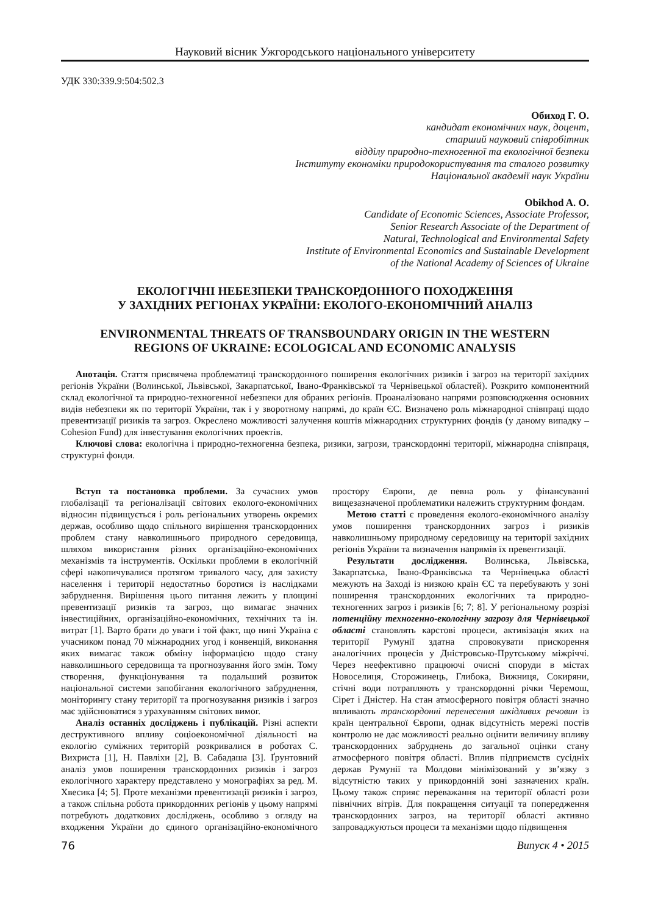Науковий вісник Ужгородського національного університету
УДК 330:339.9:504:502.3
Обиход Г. О.
кандидат економічних наук, доцент,
старший науковий співробітник
відділу природно-техногенної та екологічної безпеки
Інституту економіки природокористування та сталого розвитку
Національної академії наук України
Obikhod A. O.
Candidate of Economic Sciences, Associate Professor,
Senior Research Associate of the Department of
Natural, Technological and Environmental Safety
Institute of Environmental Economics and Sustainable Development
of the National Academy of Sciences of Ukraine
ЕКОЛОГІЧНІ НЕБЕЗПЕКИ ТРАНСКОРДОННОГО ПОХОДЖЕННЯ
У ЗАХІДНИХ РЕГІОНАХ УКРАЇНИ: ЕКОЛОГО-ЕКОНОМІЧНИЙ АНАЛІЗ
ENVIRONMENTAL THREATS OF TRANSBOUNDARY ORIGIN IN THE WESTERN
REGIONS OF UKRAINE: ECOLOGICAL AND ECONOMIC ANALYSIS
Анотація. Стаття присвячена проблематиці транскордонного поширення екологічних ризиків і загроз на території західних регіонів України (Волинської, Львівської, Закарпатської, Івано-Франківської та Чернівецької областей). Розкрито компонентний склад екологічної та природно-техногенної небезпеки для обраних регіонів. Проаналізовано напрями розповсюдження основних видів небезпеки як по території України, так і у зворотному напрямі, до країн ЄС. Визначено роль міжнародної співпраці щодо превентизації ризиків та загроз. Окреслено можливості залучення коштів міжнародних структурних фондів (у даному випадку – Cohesion Fund) для інвестування екологічних проектів.
Ключові слова: екологічна і природно-техногенна безпека, ризики, загрози, транскордонні території, міжнародна співпраця, структурні фонди.
Вступ та постановка проблеми. За сучасних умов глобалізації та регіоналізації світових еколого-економічних відносин підвищується і роль регіональних утворень окремих держав, особливо щодо спільного вирішення транскордонних проблем стану навколишнього природного середовища, шляхом використання різних організаційно-економічних механізмів та інструментів. Оскільки проблеми в екологічній сфері накопичувалися протягом тривалого часу, для захисту населення і території недостатньо боротися із наслідками забруднення. Вирішення цього питання лежить у площині превентизації ризиків та загроз, що вимагає значних інвестиційних, організаційно-економічних, технічних та ін. витрат [1]. Варто брати до уваги і той факт, що нині Україна є учасником понад 70 міжнародних угод і конвенцій, виконання яких вимагає також обміну інформацією щодо стану навколишнього середовища та прогнозування його змін. Тому створення, функціонування та подальший розвиток національної системи запобігання екологічного забруднення, моніторингу стану території та прогнозування ризиків і загроз має здійснюватися з урахуванням світових вимог.
Аналіз останніх досліджень і публікацій. Різні аспекти деструктивного впливу соціоекономічної діяльності на екологію суміжних територій розкривалися в роботах С. Вихриста [1], Н. Павліхи [2], В. Сабадаша [3]. Ґрунтовний аналіз умов поширення транскордонних ризиків і загроз екологічного характеру представлено у монографіях за ред. М. Хвесика [4; 5]. Проте механізми превентизації ризиків і загроз, а також спільна робота прикордонних регіонів у цьому напрямі потребують додаткових досліджень, особливо з огляду на входження України до єдиного організаційно-економічного простору Європи, де певна роль у фінансуванні вищезазначеної проблематики належить структурним фондам.
Метою статті є проведення еколого-економічного аналізу умов поширення транскордонних загроз і ризиків навколишньому природному середовищу на території західних регіонів України та визначення напрямів їх превентизації.
Результати дослідження. Волинська, Львівська, Закарпатська, Івано-Франківська та Чернівецька області межують на Заході із низкою країн ЄС та перебувають у зоні поширення транскордонних екологічних та природно-техногенних загроз і ризиків [6; 7; 8]. У регіональному розрізі потенційну техногенно-екологічну загрозу для Чернівецької області становлять карстові процеси, активізація яких на території Румунії здатна спровокувати прискорення аналогічних процесів у Дністровсько-Прутському міжріччі. Через неефективно працюючі очисні споруди в містах Новоселиця, Сторожинець, Глибока, Вижниця, Сокиряни, стічні води потрапляють у транскордонні річки Черемош, Сірет і Дністер. На стан атмосферного повітря області значно впливають транскордонні перенесення шкідливих речовин із країн центральної Європи, однак відсутність мережі постів контролю не дає можливості реально оцінити величину впливу транскордонних забруднень до загальної оцінки стану атмосферного повітря області. Вплив підприємств сусідніх держав Румунії та Молдови мінімізований у зв’язку з відсутністю таких у прикордонній зоні зазначених країн. Цьому також сприяє переважання на території області рози північних вітрів. Для покращення ситуації та попередження транскордонних загроз, на території області активно запроваджуються процеси та механізми щодо підвищення
76 Випуск 4 • 2015